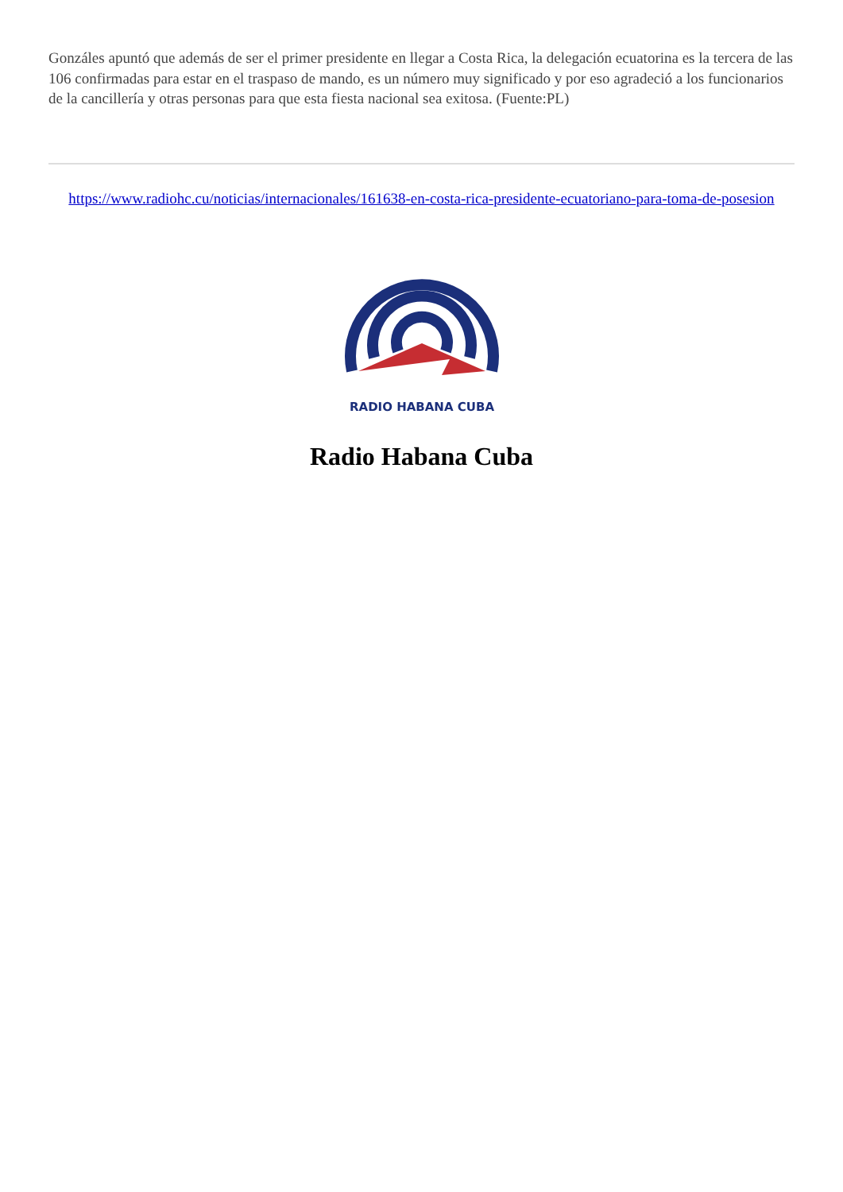Gonzáles apuntó que además de ser el primer presidente en llegar a Costa Rica, la delegación ecuatorina es la tercera de las 106 confirmadas para estar en el traspaso de mando, es un número muy significado y por eso agradeció a los funcionarios de la cancillería y otras personas para que esta fiesta nacional sea exitosa. (Fuente:PL)
https://www.radiohc.cu/noticias/internacionales/161638-en-costa-rica-presidente-ecuatoriano-para-toma-de-posesion
RADIO HABANA CUBA
Radio Habana Cuba